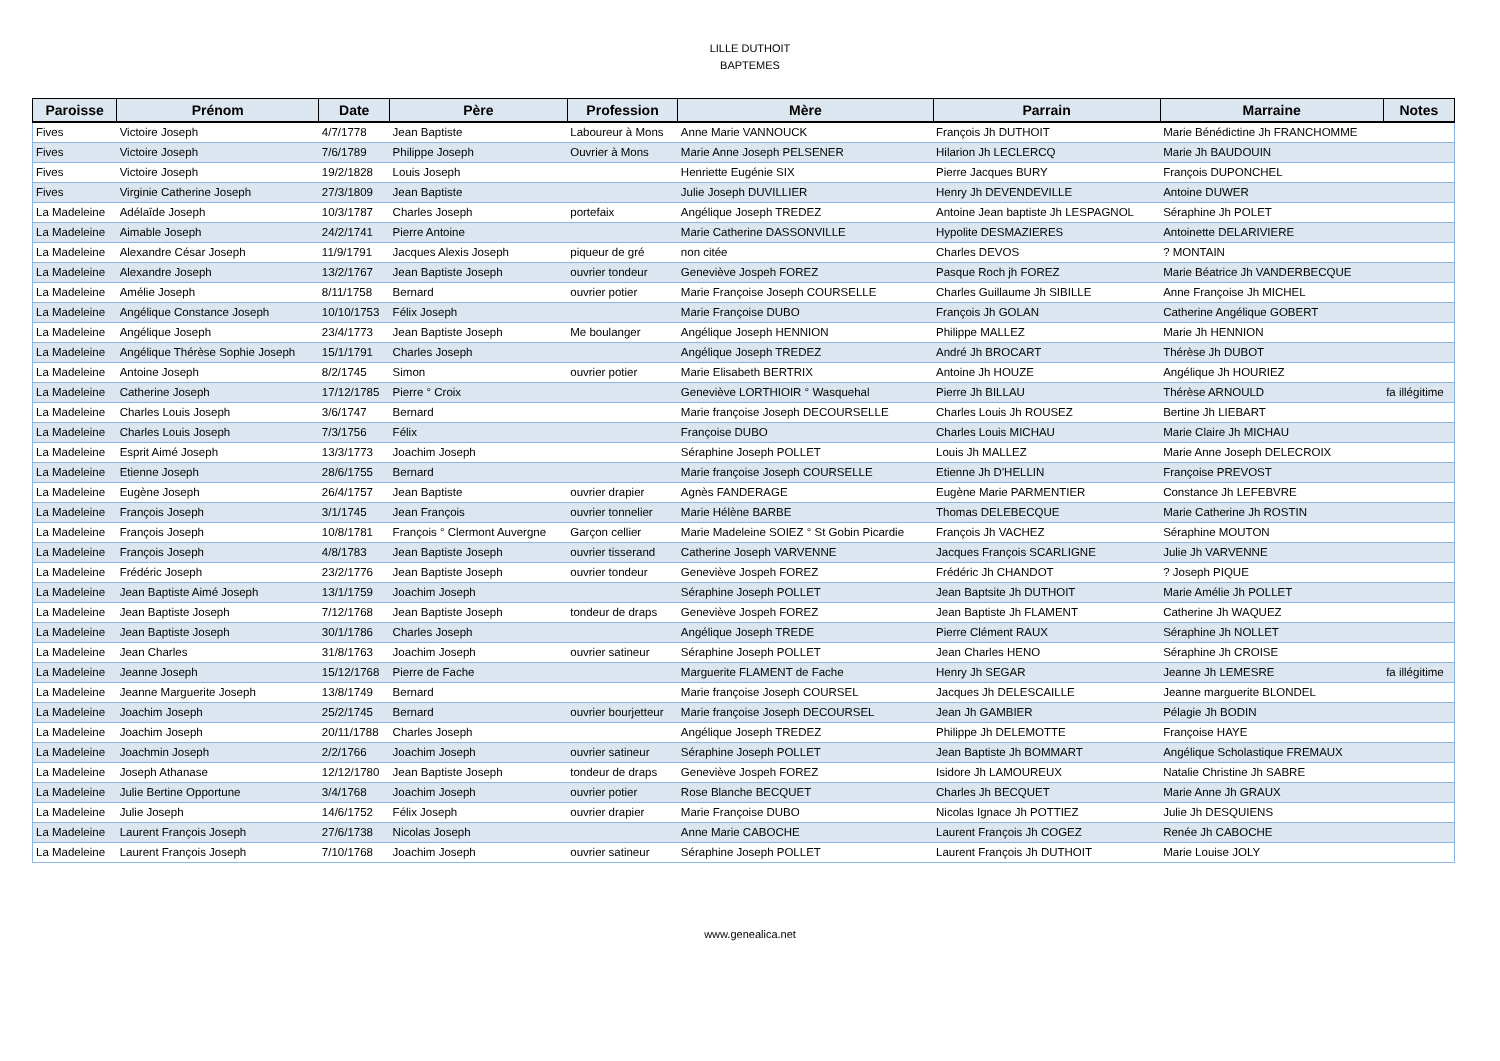LILLE DUTHOIT
BAPTEMES
| Paroisse | Prénom | Date | Père | Profession | Mère | Parrain | Marraine | Notes |
| --- | --- | --- | --- | --- | --- | --- | --- | --- |
| Fives | Victoire Joseph | 4/7/1778 | Jean Baptiste | Laboureur à Mons | Anne Marie VANNOUCK | François Jh DUTHOIT | Marie Bénédictine Jh FRANCHOMME | |
| Fives | Victoire Joseph | 7/6/1789 | Philippe Joseph | Ouvrier à Mons | Marie Anne Joseph PELSENER | Hilarion Jh LECLERCQ | Marie Jh BAUDOUIN | |
| Fives | Victoire Joseph | 19/2/1828 | Louis Joseph | | Henriette Eugénie SIX | Pierre Jacques BURY | François DUPONCHEL | |
| Fives | Virginie Catherine Joseph | 27/3/1809 | Jean Baptiste | | Julie Joseph DUVILLIER | Henry Jh DEVENDEVILLE | Antoine DUWER | |
| La Madeleine | Adélaîde Joseph | 10/3/1787 | Charles Joseph | portefaix | Angélique Joseph TREDEZ | Antoine Jean baptiste Jh LESPAGNOL | Séraphine Jh POLET | |
| La Madeleine | Aimable Joseph | 24/2/1741 | Pierre Antoine | | Marie Catherine DASSONVILLE | Hypolite DESMAZIERES | Antoinette DELARIVIERE | |
| La Madeleine | Alexandre César Joseph | 11/9/1791 | Jacques Alexis Joseph | piqueur de gré | non citée | Charles DEVOS | ? MONTAIN | |
| La Madeleine | Alexandre Joseph | 13/2/1767 | Jean Baptiste Joseph | ouvrier tondeur | Geneviève Jospeh FOREZ | Pasque Roch jh FOREZ | Marie Béatrice Jh VANDERBECQUE | |
| La Madeleine | Amélie Joseph | 8/11/1758 | Bernard | ouvrier potier | Marie Françoise Joseph COURSELLE | Charles Guillaume Jh SIBILLE | Anne Françoise Jh MICHEL | |
| La Madeleine | Angélique Constance Joseph | 10/10/1753 | Félix Joseph | | Marie Françoise DUBO | François Jh GOLAN | Catherine Angélique GOBERT | |
| La Madeleine | Angélique Joseph | 23/4/1773 | Jean Baptiste Joseph | Me boulanger | Angélique Joseph HENNION | Philippe MALLEZ | Marie Jh HENNION | |
| La Madeleine | Angélique Thérèse Sophie Joseph | 15/1/1791 | Charles Joseph | | Angélique Joseph TREDEZ | André Jh BROCART | Thérèse Jh DUBOT | |
| La Madeleine | Antoine Joseph | 8/2/1745 | Simon | ouvrier potier | Marie Elisabeth BERTRIX | Antoine Jh HOUZE | Angélique Jh HOURIEZ | |
| La Madeleine | Catherine Joseph | 17/12/1785 | Pierre ° Croix | | Geneviève LORTHIOIR ° Wasquehal | Pierre Jh BILLAU | Thérèse ARNOULD | fa illégitime |
| La Madeleine | Charles Louis Joseph | 3/6/1747 | Bernard | | Marie françoise Joseph DECOURSELLE | Charles Louis Jh ROUSEZ | Bertine Jh LIEBART | |
| La Madeleine | Charles Louis Joseph | 7/3/1756 | Félix | | Françoise DUBO | Charles Louis MICHAU | Marie Claire Jh MICHAU | |
| La Madeleine | Esprit Aimé Joseph | 13/3/1773 | Joachim Joseph | | Séraphine Joseph POLLET | Louis Jh MALLEZ | Marie Anne Joseph DELECROIX | |
| La Madeleine | Etienne Joseph | 28/6/1755 | Bernard | | Marie françoise Joseph COURSELLE | Etienne Jh D'HELLIN | Françoise PREVOST | |
| La Madeleine | Eugène Joseph | 26/4/1757 | Jean Baptiste | ouvrier drapier | Agnès FANDERAGE | Eugène Marie PARMENTIER | Constance Jh LEFEBVRE | |
| La Madeleine | François Joseph | 3/1/1745 | Jean François | ouvrier tonnelier | Marie Hélène BARBE | Thomas DELEBECQUE | Marie Catherine Jh ROSTIN | |
| La Madeleine | François Joseph | 10/8/1781 | François ° Clermont Auvergne | Garçon cellier | Marie Madeleine SOIEZ ° St Gobin Picardie | François Jh VACHEZ | Séraphine MOUTON | |
| La Madeleine | François Joseph | 4/8/1783 | Jean Baptiste Joseph | ouvrier tisserand | Catherine Joseph VARVENNE | Jacques François SCARLIGNE | Julie Jh VARVENNE | |
| La Madeleine | Frédéric Joseph | 23/2/1776 | Jean Baptiste Joseph | ouvrier tondeur | Geneviève Jospeh FOREZ | Frédéric Jh CHANDOT | ? Joseph PIQUE | |
| La Madeleine | Jean Baptiste Aimé Joseph | 13/1/1759 | Joachim Joseph | | Séraphine Joseph POLLET | Jean Baptsite Jh DUTHOIT | Marie Amélie Jh POLLET | |
| La Madeleine | Jean Baptiste Joseph | 7/12/1768 | Jean Baptiste Joseph | tondeur de draps | Geneviève Jospeh FOREZ | Jean Baptiste Jh FLAMENT | Catherine Jh WAQUEZ | |
| La Madeleine | Jean Baptiste Joseph | 30/1/1786 | Charles Joseph | | Angélique Joseph TREDE | Pierre Clément RAUX | Séraphine Jh NOLLET | |
| La Madeleine | Jean Charles | 31/8/1763 | Joachim Joseph | ouvrier satineur | Séraphine Joseph POLLET | Jean Charles HENO | Séraphine Jh CROISE | |
| La Madeleine | Jeanne Joseph | 15/12/1768 | Pierre de Fache | | Marguerite FLAMENT de Fache | Henry Jh SEGAR | Jeanne Jh LEMESRE | fa illégitime |
| La Madeleine | Jeanne Marguerite Joseph | 13/8/1749 | Bernard | | Marie françoise Joseph COURSEL | Jacques Jh DELESCAILLE | Jeanne marguerite BLONDEL | |
| La Madeleine | Joachim Joseph | 25/2/1745 | Bernard | ouvrier bourjetteur | Marie françoise Joseph DECOURSEL | Jean Jh GAMBIER | Pélagie Jh BODIN | |
| La Madeleine | Joachim Joseph | 20/11/1788 | Charles Joseph | | Angélique Joseph TREDEZ | Philippe Jh DELEMOTTE | Françoise HAYE | |
| La Madeleine | Joachmin Joseph | 2/2/1766 | Joachim Joseph | ouvrier satineur | Séraphine Joseph POLLET | Jean Baptiste Jh BOMMART | Angélique Scholastique FREMAUX | |
| La Madeleine | Joseph Athanase | 12/12/1780 | Jean Baptiste Joseph | tondeur de draps | Geneviève Jospeh FOREZ | Isidore Jh LAMOUREUX | Natalie Christine Jh SABRE | |
| La Madeleine | Julie Bertine Opportune | 3/4/1768 | Joachim Joseph | ouvrier potier | Rose Blanche BECQUET | Charles Jh BECQUET | Marie Anne Jh GRAUX | |
| La Madeleine | Julie Joseph | 14/6/1752 | Félix Joseph | ouvrier drapier | Marie Françoise DUBO | Nicolas Ignace Jh POTTIEZ | Julie Jh DESQUIENS | |
| La Madeleine | Laurent François Joseph | 27/6/1738 | Nicolas Joseph | | Anne Marie CABOCHE | Laurent François Jh COGEZ | Renée Jh CABOCHE | |
| La Madeleine | Laurent François Joseph | 7/10/1768 | Joachim Joseph | ouvrier satineur | Séraphine Joseph POLLET | Laurent François Jh DUTHOIT | Marie Louise JOLY | |
www.genealica.net